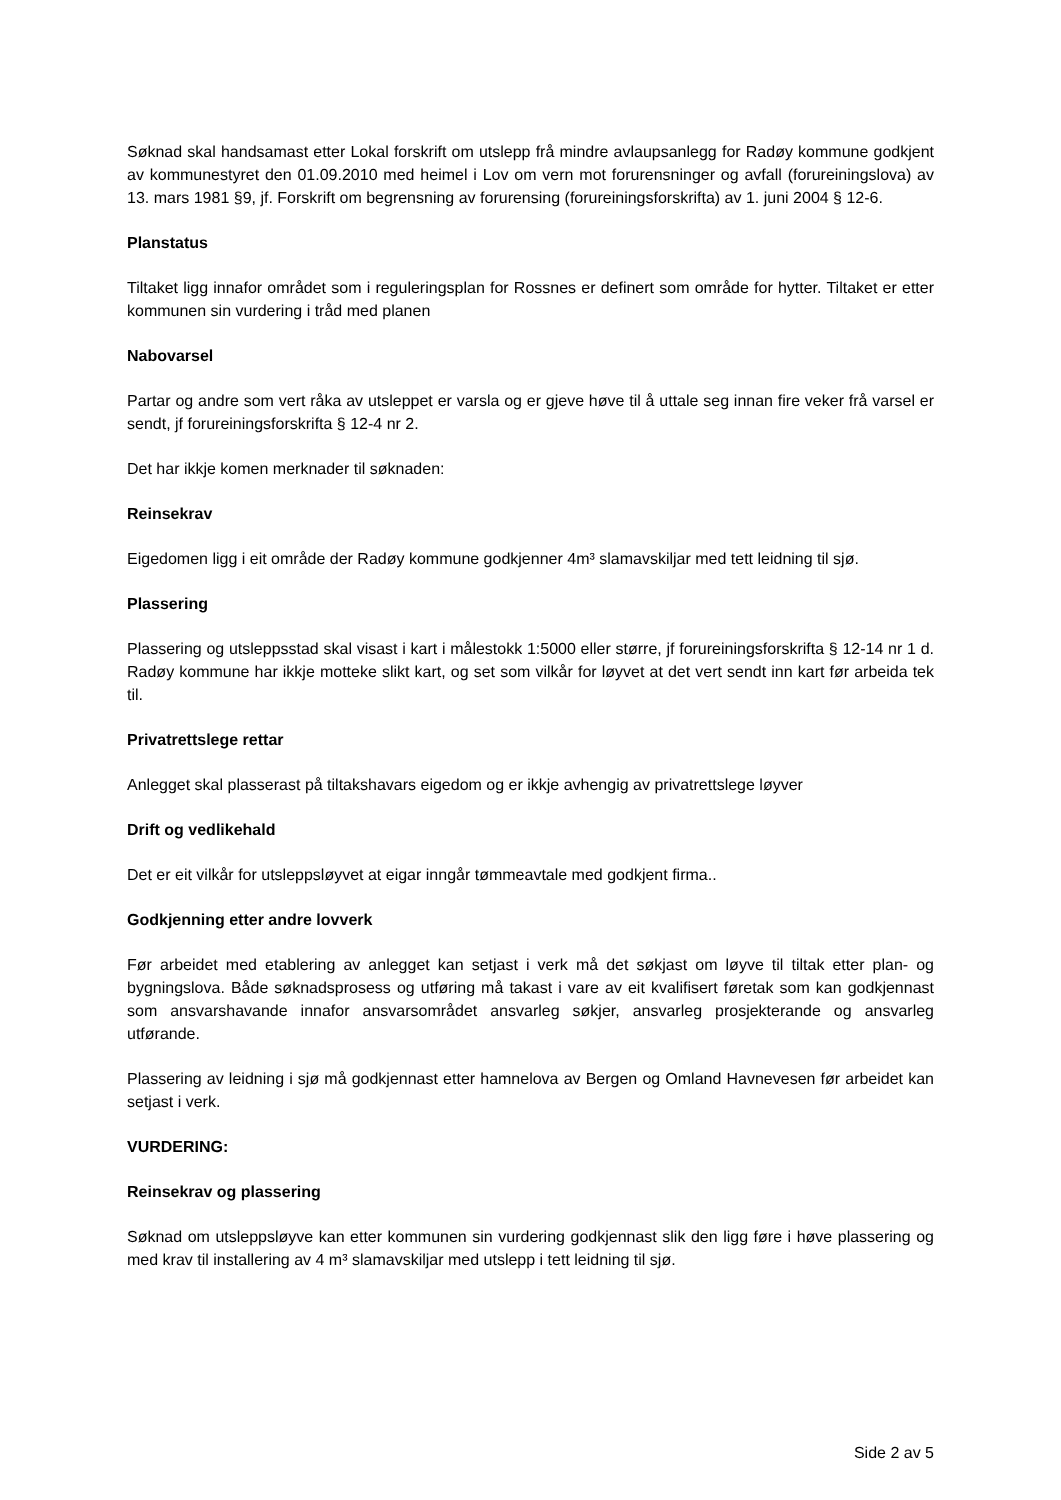Søknad skal handsamast etter Lokal forskrift om utslepp frå mindre avlaupsanlegg for Radøy kommune godkjent av kommunestyret den 01.09.2010 med heimel i Lov om vern mot forurensninger og avfall (forureiningslova) av 13. mars 1981 §9, jf. Forskrift om begrensning av forurensing (forureiningsforskrifta) av 1. juni 2004 § 12-6.
Planstatus
Tiltaket ligg innafor området som i reguleringsplan for Rossnes er definert som område for hytter. Tiltaket er etter kommunen sin vurdering i tråd med planen
Nabovarsel
Partar og andre som vert råka av utsleppet er varsla og er gjeve høve til å uttale seg innan fire veker frå varsel er sendt, jf forureiningsforskrifta § 12-4 nr 2.
Det har ikkje komen merknader til søknaden:
Reinsekrav
Eigedomen ligg i eit område der Radøy kommune godkjenner 4m³ slamavskiljar med tett leidning til sjø.
Plassering
Plassering og utsleppsstad skal visast i kart i målestokk 1:5000 eller større, jf forureiningsforskrifta § 12-14 nr 1 d. Radøy kommune har ikkje motteke slikt kart, og set som vilkår for løyvet at det vert sendt inn kart før arbeida tek til.
Privatrettslege rettar
Anlegget skal plasserast på tiltakshavars eigedom og er ikkje avhengig av privatrettslege løyver
Drift og vedlikehald
Det er eit vilkår for utsleppsløyvet at eigar inngår tømmeavtale med godkjent firma..
Godkjenning etter andre lovverk
Før arbeidet med etablering av anlegget kan setjast i verk må det søkjast om løyve til tiltak etter plan- og bygningslova. Både søknadsprosess og utføring må takast i vare av eit kvalifisert føretak som kan godkjennast som ansvarshavande innafor ansvarsområdet ansvarleg søkjer, ansvarleg prosjekterande og ansvarleg utførande.
Plassering av leidning i sjø må godkjennast etter hamnelova av Bergen og Omland Havnevesen før arbeidet kan setjast i verk.
VURDERING:
Reinsekrav og plassering
Søknad om utsleppsløyve kan etter kommunen sin vurdering godkjennast slik den ligg føre i høve plassering og med krav til installering av 4 m³ slamavskiljar med utslepp i tett leidning til sjø.
Side 2 av 5